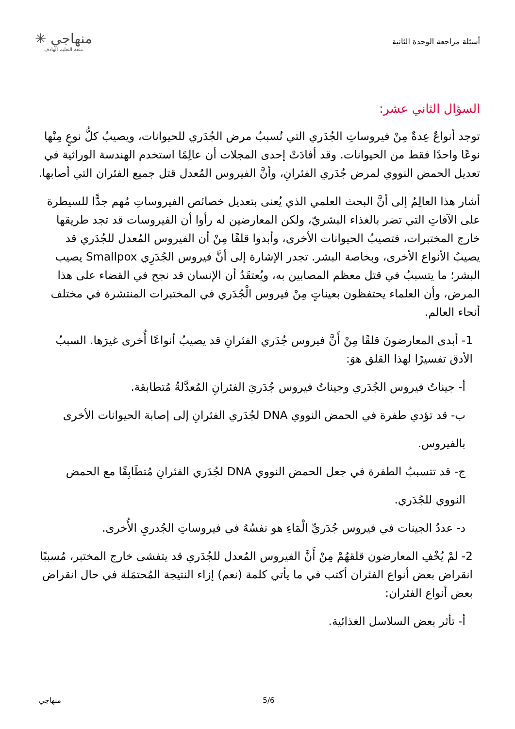أسئلة مراجعة الوحدة الثانية
منهاجي ✳
متعة التعليم الهادف
السؤال الثاني عشر:
توجد أنواعٌ عِدةٌ مِنْ فيروساتِ الجُدَري التي تُسببُ مرض الجُدَري للحيوانات، ويصيبُ كلُّ نوعٍ مِنْها نوعًا واحدًا فقط من الحيوانات. وقد أفادَتْ إحدى المجلات أن عالِمًا استخدم الهندسة الوراثية في تعديل الحمض النووي لمرض جُدَري الفئرانِ، وأنَّ الفيروس المُعدل قتل جميع الفئران التي أصابها.
أشار هذا العالِمُ إلى أنَّ البحث العلمي الذي يُعنى بتعديل خصائص الفيروساتِ مُهم جدًّا للسيطرة على الآفاتِ التي تضر بالغذاء البشريّ، ولكن المعارضين له رأوا أن الفيروسات قد تجد طريقها خارج المختبرات، فتصيبُ الحيوانات الأخرى، وأبدوا قلقًا مِنْ أن الفيروس المُعدل للجُدَري قد يصيبُ الأنواع الأخرى، وبخاصة البشر. تجدر الإشارة إلى أنَّ فيروس الجُدَرِي Smallpox يصيب البشر؛ ما يتسببُ في قتل معظم المصابين به، ويُعتقَدُ أن الإنسان قد نجح في القضاء على هذا المرض، وأن العلماء يحتفظون بعيناتٍ مِنْ فيروس الْجُدَري في المختبرات المنتشرة في مختلف أنحاء العالم.
1- أبدى المعارضونَ قلقًا مِنْ أَنَّ فيروس جُدَري الفئرانِ قد يصيبُ أنواعًا أُخرى غيرَها. السببُ الأدق تفسيرًا لهذا القلق هوَ:
أ- جيناتُ فيروس الجُدَري وجيناتُ فيروس جُدَريَ الفئرانِ المُعدَّلةُ مُتطابقة.
ب- قد تؤدي طفرة في الحمض النووي DNA لجُدَري الفئرانِ إلى إصابة الحيوانات الأخرى
بالفيروس.
ج- قد تتسببُ الطفرة في جعل الحمض النووي DNA لجُدَري الفئرانِ مُتطَابِقًا مع الحمض
النووي للجُدَري.
د- عددُ الجينات في فيروس جُدَريِّ الْمَاءِ هو نفسُهُ في فيروساتِ الجُدريِ الأُخرى.
2- لمْ يُخْفِ المعارضون قلقهُمْ مِنْ أَنَّ الفيروس المُعدل للجُدَري قد يتفشى خارج المختبر، مُسببًا انقراض بعض أنواع الفئران أكتب في ما يأتي كلمة (نعم) إزاء النتيجة المُحتمَلة في حال انقراض بعض أنواع الفئران:
أ- تأثر بعض السلاسل الغذائية.
منهاجي 5/6